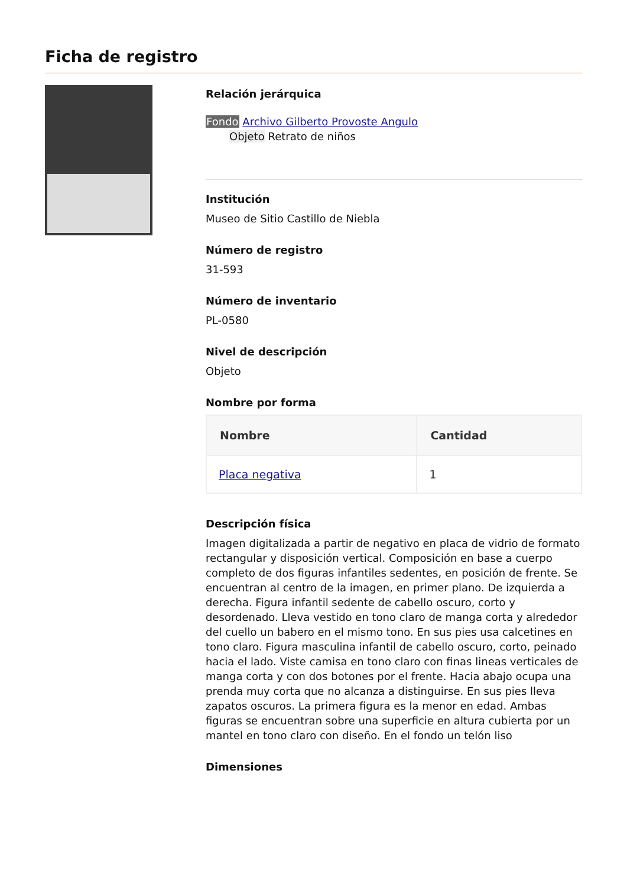Ficha de registro
Relación jerárquica
Fondo Archivo Gilberto Provoste Angulo
Objeto Retrato de niños
Institución
Museo de Sitio Castillo de Niebla
Número de registro
31-593
Número de inventario
PL-0580
Nivel de descripción
Objeto
Nombre por forma
| Nombre | Cantidad |
| --- | --- |
| Placa negativa | 1 |
Descripción física
Imagen digitalizada a partir de negativo en placa de vidrio de formato rectangular y disposición vertical. Composición en base a cuerpo completo de dos figuras infantiles sedentes, en posición de frente. Se encuentran al centro de la imagen, en primer plano. De izquierda a derecha. Figura infantil sedente de cabello oscuro, corto y desordenado. Lleva vestido en tono claro de manga corta y alrededor del cuello un babero en el mismo tono. En sus pies usa calcetines en tono claro. Figura masculina infantil de cabello oscuro, corto, peinado hacia el lado. Viste camisa en tono claro con finas lineas verticales de manga corta y con dos botones por el frente. Hacia abajo ocupa una prenda muy corta que no alcanza a distinguirse. En sus pies lleva zapatos oscuros. La primera figura es la menor en edad. Ambas figuras se encuentran sobre una superficie en altura cubierta por un mantel en tono claro con diseño. En el fondo un telón liso
Dimensiones